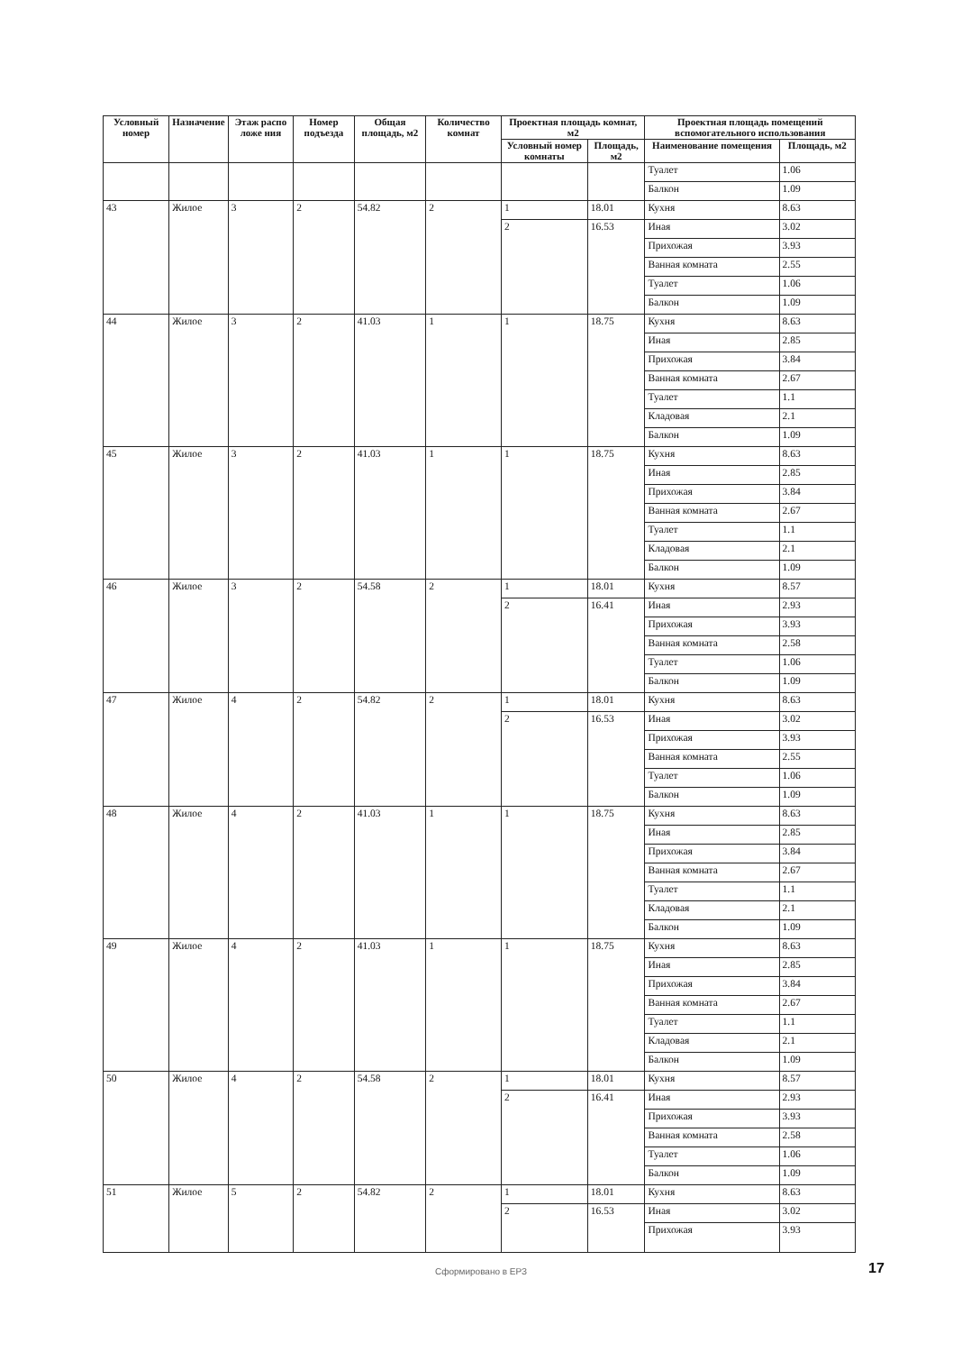| Условный номер | Назначение | Этаж распо ложе ния | Номер подъезда | Общая площадь, м2 | Количество комнат | Проектная площадь комнат, м2 | | Проектная площадь помещений вспомогательного использования | |
| --- | --- | --- | --- | --- | --- | --- | --- | --- | --- |
| | | | | | | Условный номер комнаты | Площадь, м2 | Наименование помещения | Площадь, м2 |
| | | | | | | | | Туалет | 1.06 |
| | | | | | | | | Балкон | 1.09 |
| 43 | Жилое | 3 | 2 | 54.82 | 2 | 1 | 18.01 | Кухня | 8.63 |
| | | | | | | 2 | 16.53 | Иная | 3.02 |
| | | | | | | | | Прихожая | 3.93 |
| | | | | | | | | Ванная комната | 2.55 |
| | | | | | | | | Туалет | 1.06 |
| | | | | | | | | Балкон | 1.09 |
| 44 | Жилое | 3 | 2 | 41.03 | 1 | 1 | 18.75 | Кухня | 8.63 |
| | | | | | | | | Иная | 2.85 |
| | | | | | | | | Прихожая | 3.84 |
| | | | | | | | | Ванная комната | 2.67 |
| | | | | | | | | Туалет | 1.1 |
| | | | | | | | | Кладовая | 2.1 |
| | | | | | | | | Балкон | 1.09 |
| 45 | Жилое | 3 | 2 | 41.03 | 1 | 1 | 18.75 | Кухня | 8.63 |
| | | | | | | | | Иная | 2.85 |
| | | | | | | | | Прихожая | 3.84 |
| | | | | | | | | Ванная комната | 2.67 |
| | | | | | | | | Туалет | 1.1 |
| | | | | | | | | Кладовая | 2.1 |
| | | | | | | | | Балкон | 1.09 |
| 46 | Жилое | 3 | 2 | 54.58 | 2 | 1 | 18.01 | Кухня | 8.57 |
| | | | | | | 2 | 16.41 | Иная | 2.93 |
| | | | | | | | | Прихожая | 3.93 |
| | | | | | | | | Ванная комната | 2.58 |
| | | | | | | | | Туалет | 1.06 |
| | | | | | | | | Балкон | 1.09 |
| 47 | Жилое | 4 | 2 | 54.82 | 2 | 1 | 18.01 | Кухня | 8.63 |
| | | | | | | 2 | 16.53 | Иная | 3.02 |
| | | | | | | | | Прихожая | 3.93 |
| | | | | | | | | Ванная комната | 2.55 |
| | | | | | | | | Туалет | 1.06 |
| | | | | | | | | Балкон | 1.09 |
| 48 | Жилое | 4 | 2 | 41.03 | 1 | 1 | 18.75 | Кухня | 8.63 |
| | | | | | | | | Иная | 2.85 |
| | | | | | | | | Прихожая | 3.84 |
| | | | | | | | | Ванная комната | 2.67 |
| | | | | | | | | Туалет | 1.1 |
| | | | | | | | | Кладовая | 2.1 |
| | | | | | | | | Балкон | 1.09 |
| 49 | Жилое | 4 | 2 | 41.03 | 1 | 1 | 18.75 | Кухня | 8.63 |
| | | | | | | | | Иная | 2.85 |
| | | | | | | | | Прихожая | 3.84 |
| | | | | | | | | Ванная комната | 2.67 |
| | | | | | | | | Туалет | 1.1 |
| | | | | | | | | Кладовая | 2.1 |
| | | | | | | | | Балкон | 1.09 |
| 50 | Жилое | 4 | 2 | 54.58 | 2 | 1 | 18.01 | Кухня | 8.57 |
| | | | | | | 2 | 16.41 | Иная | 2.93 |
| | | | | | | | | Прихожая | 3.93 |
| | | | | | | | | Ванная комната | 2.58 |
| | | | | | | | | Туалет | 1.06 |
| | | | | | | | | Балкон | 1.09 |
| 51 | Жилое | 5 | 2 | 54.82 | 2 | 1 | 18.01 | Кухня | 8.63 |
| | | | | | | 2 | 16.53 | Иная | 3.02 |
| | | | | | | | | Прихожая | 3.93 |
Сформировано в ЕРЗ 17